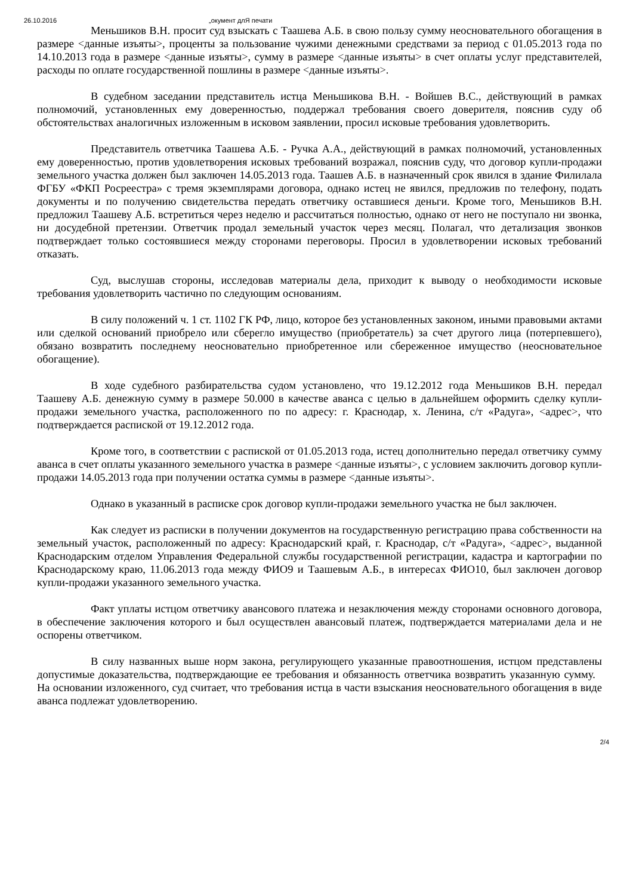26.10.2016 „окумент длЯ печати
Меньшиков В.Н. просит суд взыскать с Таашева А.Б. в свою пользу сумму неосновательного обогащения в размере <данные изъяты>, проценты за пользование чужими денежными средствами за период с 01.05.2013 года по 14.10.2013 года в размере <данные изъяты>, сумму в размере <данные изъяты> в счет оплаты услуг представителей, расходы по оплате государственной пошлины в размере <данные изъяты>.
В судебном заседании представитель истца Меньшикова В.Н. - Войшев В.С., действующий в рамках полномочий, установленных ему доверенностью, поддержал требования своего доверителя, пояснив суду об обстоятельствах аналогичных изложенным в исковом заявлении, просил исковые требования удовлетворить.
Представитель ответчика Таашева А.Б. - Ручка А.А., действующий в рамках полномочий, установленных ему доверенностью, против удовлетворения исковых требований возражал, пояснив суду, что договор купли-продажи земельного участка должен был заключен 14.05.2013 года. Таашев А.Б. в назначенный срок явился в здание Филилала ФГБУ «ФКП Росреестра» с тремя экземплярами договора, однако истец не явился, предложив по телефону, подать документы и по получению свидетельства передать ответчику оставшиеся деньги. Кроме того, Меньшиков В.Н. предложил Таашеву А.Б. встретиться через неделю и рассчитаться полностью, однако от него не поступало ни звонка, ни досудебной претензии. Ответчик продал земельный участок через месяц. Полагал, что детализация звонков подтверждает только состоявшиеся между сторонами переговоры. Просил в удовлетворении исковых требований отказать.
Суд, выслушав стороны, исследовав материалы дела, приходит к выводу о необходимости исковые требования удовлетворить частично по следующим основаниям.
В силу положений ч. 1 ст. 1102 ГК РФ, лицо, которое без установленных законом, иными правовыми актами или сделкой оснований приобрело или сберегло имущество (приобретатель) за счет другого лица (потерпевшего), обязано возвратить последнему неосновательно приобретенное или сбереженное имущество (неосновательное обогащение).
В ходе судебного разбирательства судом установлено, что 19.12.2012 года Меньшиков В.Н. передал Таашеву А.Б. денежную сумму в размере 50.000 в качестве аванса с целью в дальнейшем оформить сделку купли-продажи земельного участка, расположенного по по адресу: г. Краснодар, х. Ленина, с/т «Радуга», <адрес>, что подтверждается распиской от 19.12.2012 года.
Кроме того, в соответствии с распиской от 01.05.2013 года, истец дополнительно передал ответчику сумму аванса в счет оплаты указанного земельного участка в размере <данные изъяты>, с условием заключить договор купли-продажи 14.05.2013 года при получении остатка суммы в размере <данные изъяты>.
Однако в указанный в расписке срок договор купли-продажи земельного участка не был заключен.
Как следует из расписки в получении документов на государственную регистрацию права собственности на земельный участок, расположенный по адресу: Краснодарский край, г. Краснодар, с/т «Радуга», <адрес>, выданной Краснодарским отделом Управления Федеральной службы государственной регистрации, кадастра и картографии по Краснодарскому краю, 11.06.2013 года между ФИО9 и Таашевым А.Б., в интересах ФИО10, был заключен договор купли-продажи указанного земельного участка.
Факт уплаты истцом ответчику авансового платежа и незаключения между сторонами основного договора, в обеспечение заключения которого и был осуществлен авансовый платеж, подтверждается материалами дела и не оспорены ответчиком.
В силу названных выше норм закона, регулирующего указанные правоотношения, истцом представлены допустимые доказательства, подтверждающие ее требования и обязанность ответчика возвратить указанную сумму. На основании изложенного, суд считает, что требования истца в части взыскания неосновательного обогащения в виде аванса подлежат удовлетворению.
2/4